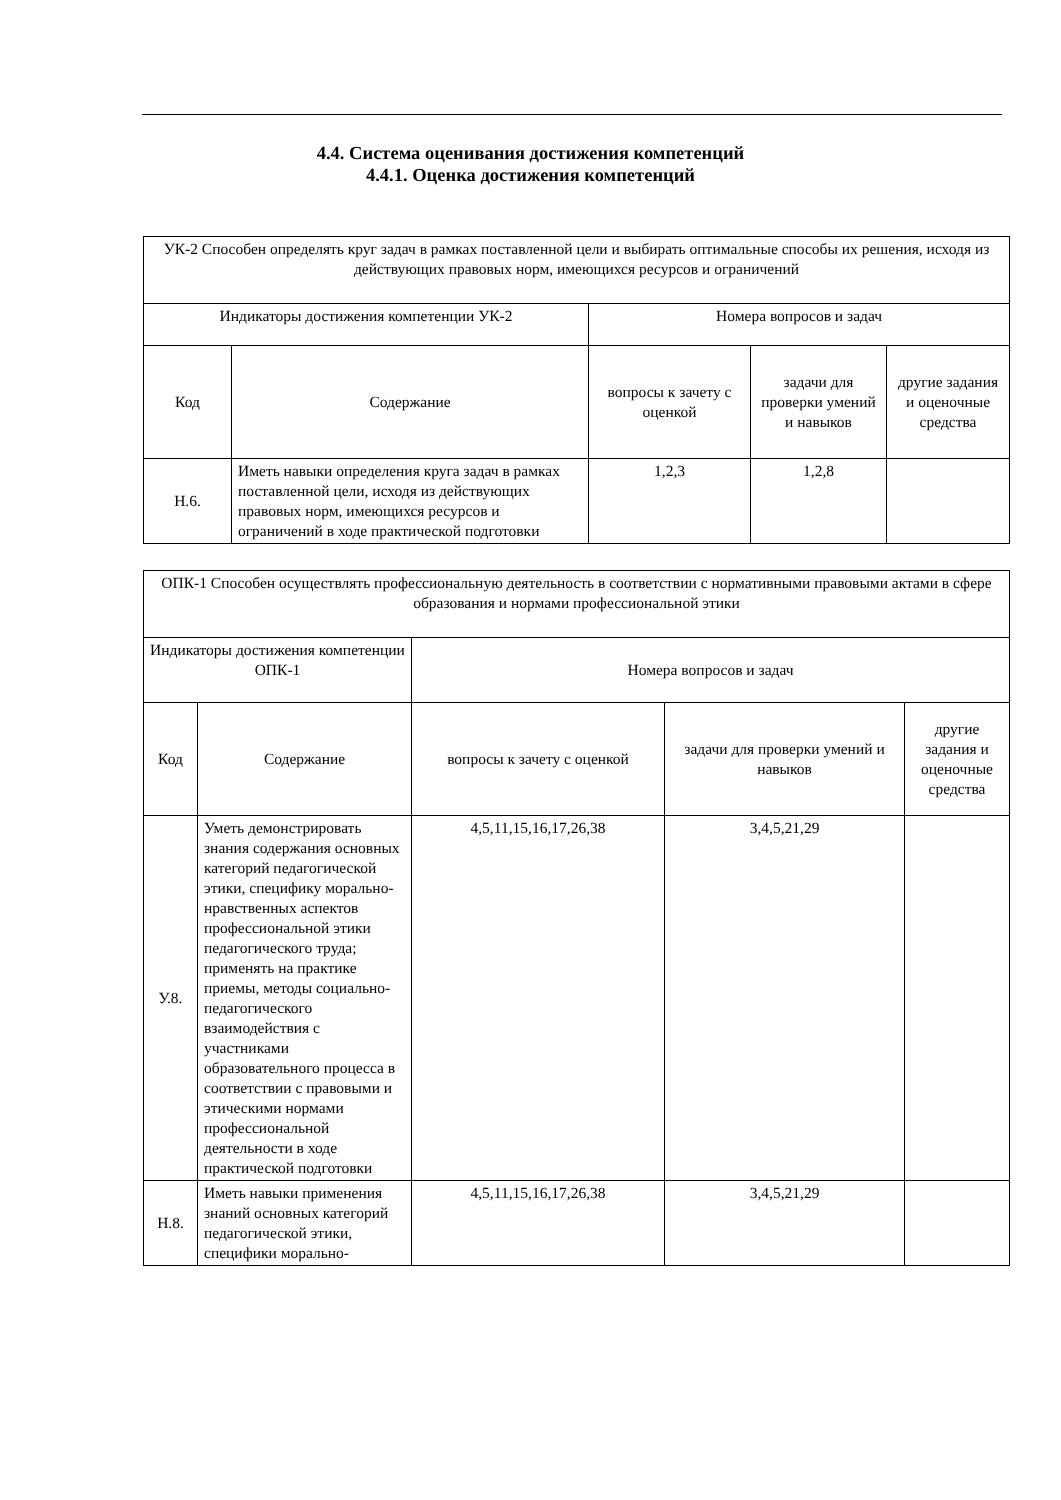4.4. Система оценивания достижения компетенций
4.4.1. Оценка достижения компетенций
| УК-2 Способен определять круг задач в рамках поставленной цели и выбирать оптимальные способы их решения, исходя из действующих правовых норм, имеющихся ресурсов и ограничений | | | | |
| Индикаторы достижения компетенции УК-2 | | Номера вопросов и задач | | |
| Код | Содержание | вопросы к зачету с оценкой | задачи для проверки умений и навыков | другие задания и оценочные средства |
| Н.6. | Иметь навыки определения круга задач в рамках поставленной цели, исходя из действующих правовых норм, имеющихся ресурсов и ограничений в ходе практической подготовки | 1,2,3 | 1,2,8 | |
| ОПК-1 Способен осуществлять профессиональную деятельность в соответствии с нормативными правовыми актами в сфере образования и нормами профессиональной этики | | | | |
| Индикаторы достижения компетенции ОПК-1 | | Номера вопросов и задач | | |
| Код | Содержание | вопросы к зачету с оценкой | задачи для проверки умений и навыков | другие задания и оценочные средства |
| У.8. | Уметь демонстрировать знания содержания основных категорий педагогической этики, специфику морально-нравственных аспектов профессиональной этики педагогического труда; применять на практике приемы, методы социально-педагогического взаимодействия с участниками образовательного процесса в соответствии с правовыми и этическими нормами профессиональной деятельности в ходе практической подготовки | 4,5,11,15,16,17,26,38 | 3,4,5,21,29 | |
| Н.8. | Иметь навыки применения знаний основных категорий педагогической этики, специфики морально- | 4,5,11,15,16,17,26,38 | 3,4,5,21,29 | |